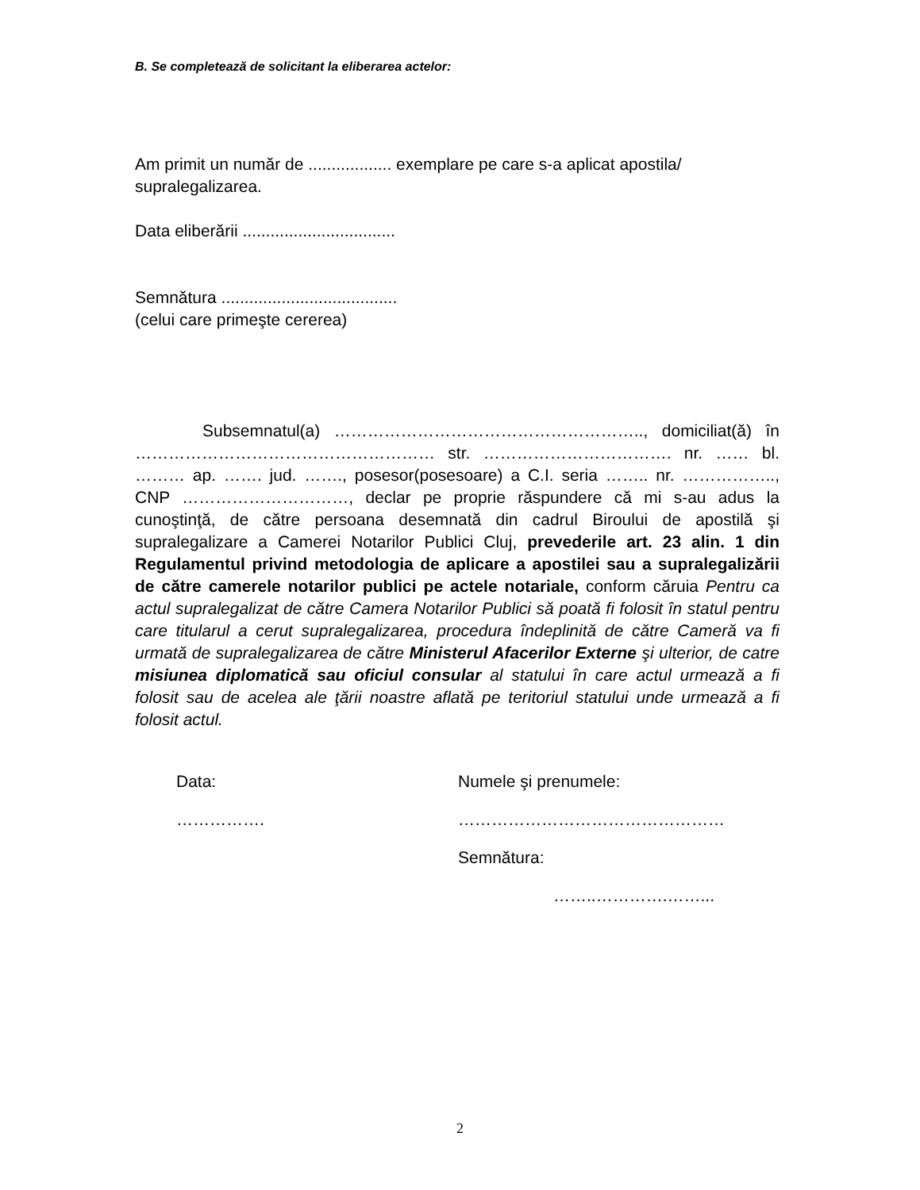B. Se completează de solicitant la eliberarea actelor:
Am primit un număr de .................. exemplare pe care s-a aplicat apostila/ supralegalizarea.
Data eliberării .................................
Semnătura ......................................
(celui care primeşte cererea)
Subsemnatul(a) ……………………………………………….., domiciliat(ă) în ……………………………………………… str. ……………………………. nr. …… bl. ……… ap. ……. jud. ……., posesor(posesoare) a C.I. seria …….. nr. …………….., CNP …………………………, declar pe proprie răspundere că mi s-au adus la cunoştinţă, de către persoana desemnată din cadrul Biroului de apostilă şi supralegalizare a Camerei Notarilor Publici Cluj, prevederile art. 23 alin. 1 din Regulamentul privind metodologia de aplicare a apostilei sau a supralegalizării de către camerele notarilor publici pe actele notariale, conform căruia Pentru ca actul supralegalizat de către Camera Notarilor Publici să poată fi folosit în statul pentru care titularul a cerut supralegalizarea, procedura îndeplinită de către Cameră va fi urmată de supralegalizarea de către Ministerul Afacerilor Externe şi ulterior, de catre misiunea diplomatică sau oficiul consular al statului în care actul urmează a fi folosit sau de acelea ale ţării noastre aflată pe teritoriul statului unde urmează a fi folosit actul.
Data:
…………….
Numele şi prenumele:
…………………………………………
Semnătura:
……..………….……...
2